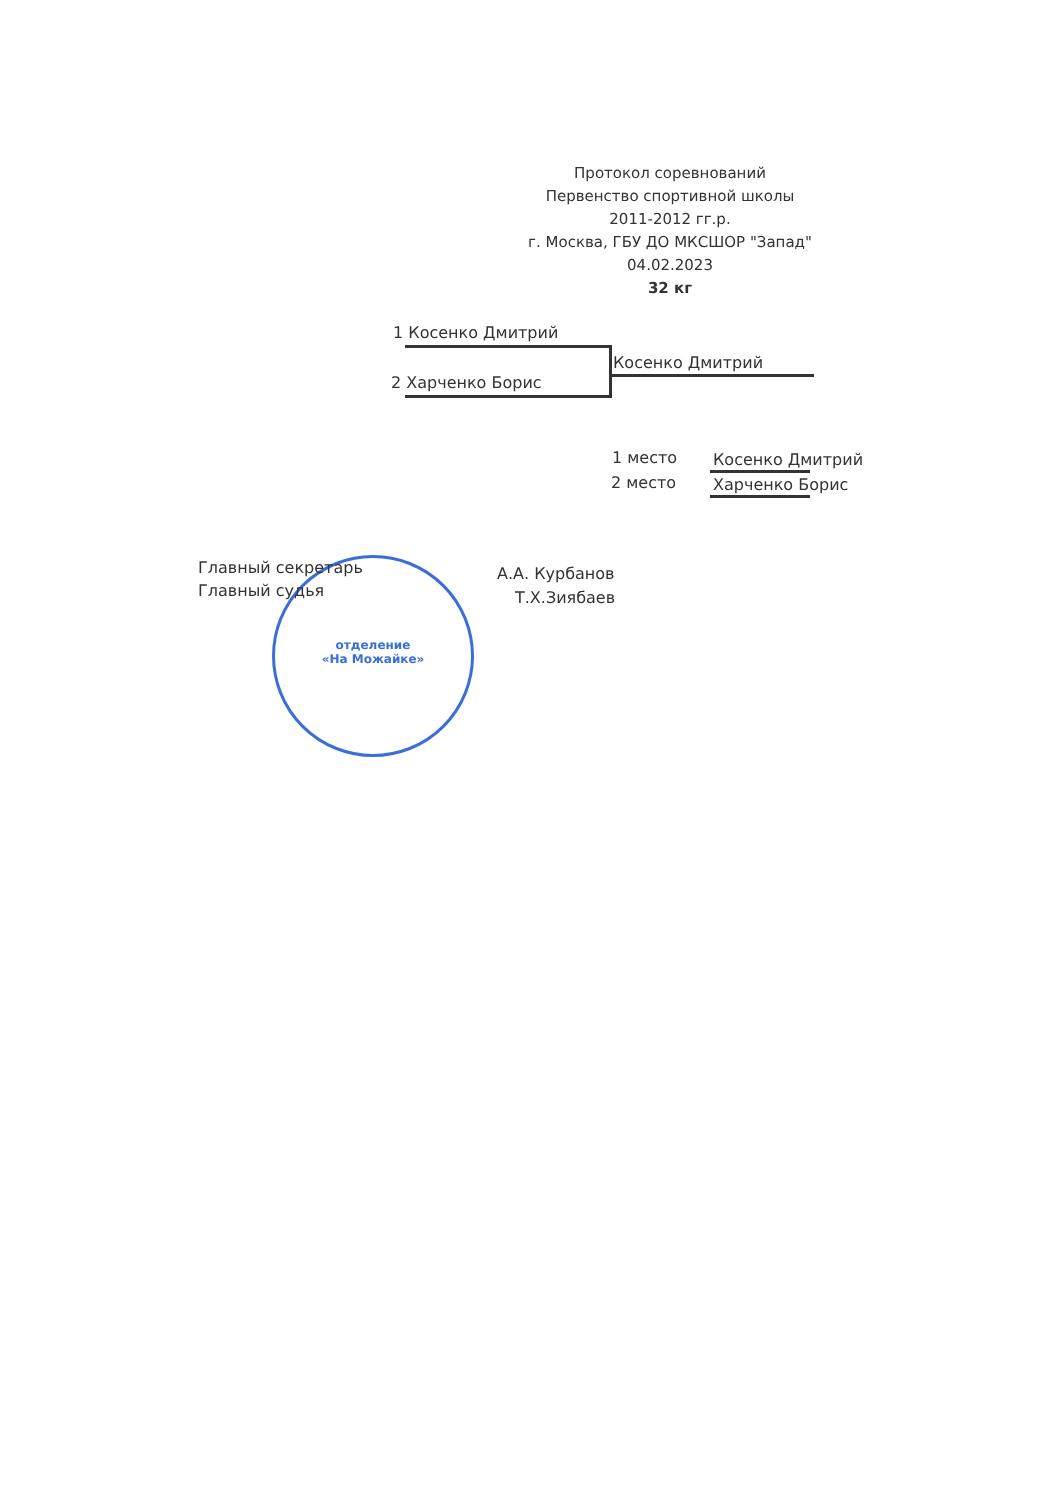Протокол соревнований
Первенство спортивной школы
2011-2012 гг.р.
г. Москва, ГБУ ДО МКСШОР "Запад"
04.02.2023
32 кг
1 Косенко Дмитрий
Косенко Дмитрий
2 Харченко Борис
1 место Косенко Дмитрий
2 место Харченко Борис
отделение
«На Можайке»
Главный секретарь А.А. Курбанов
Главный судья Т.Х.Зиябаев